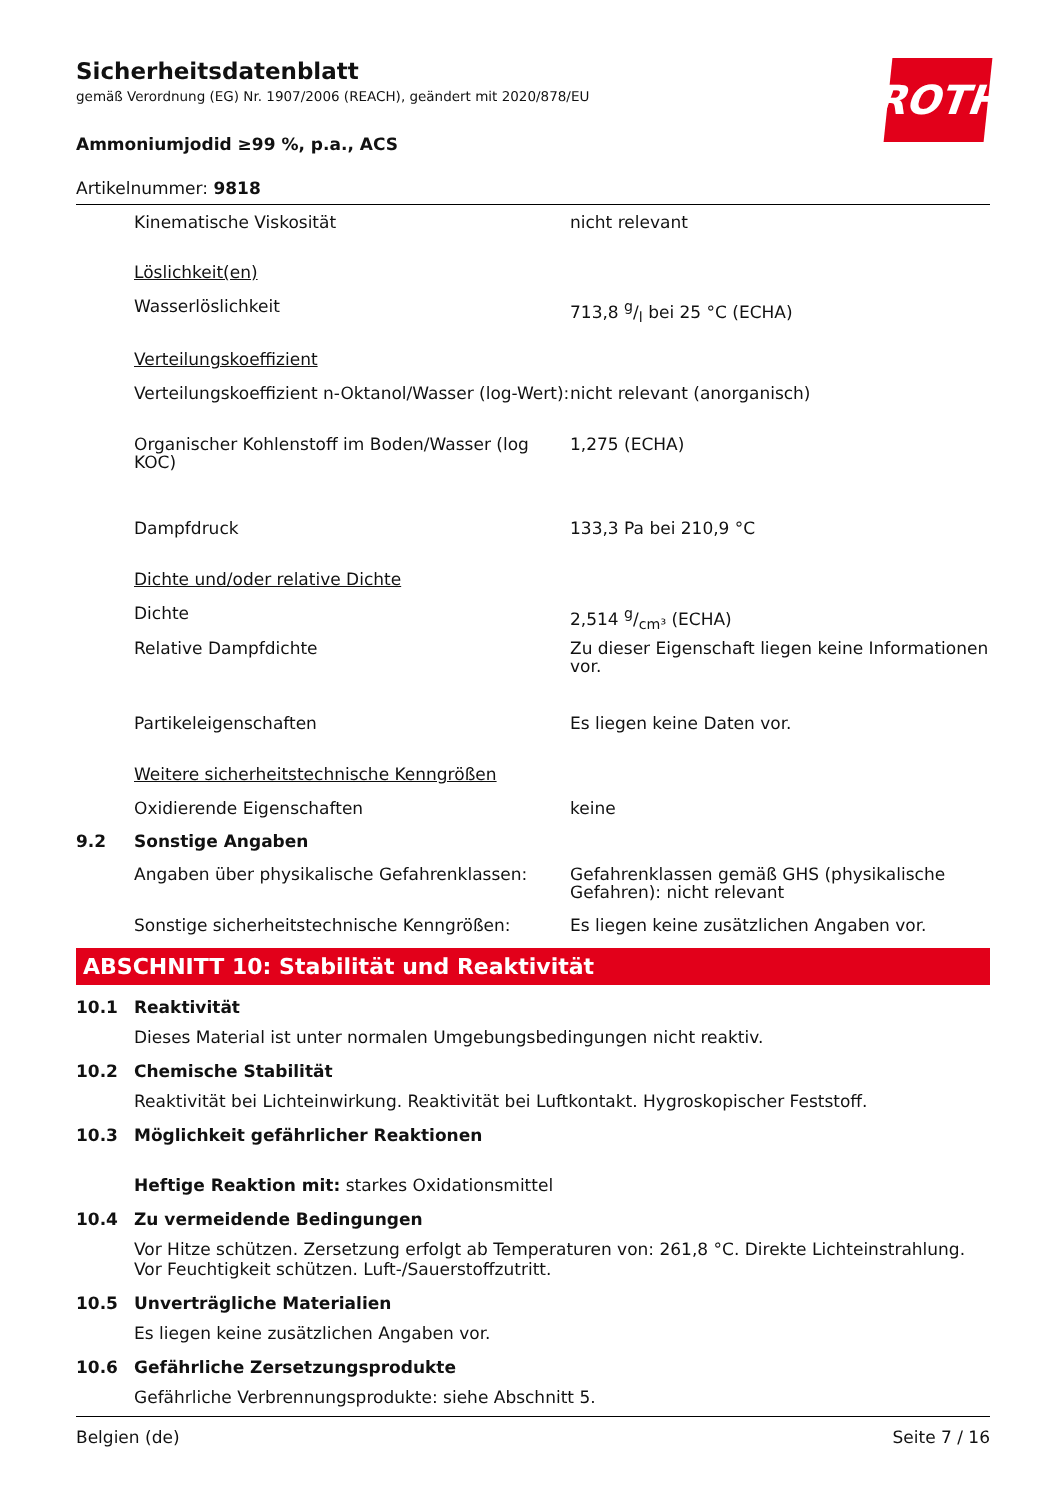Sicherheitsdatenblatt
gemäß Verordnung (EG) Nr. 1907/2006 (REACH), geändert mit 2020/878/EU
ROTH
Ammoniumjodid ≥99 %, p.a., ACS
Artikelnummer: 9818
| | Kinematische Viskosität | nicht relevant |
| | Löslichkeit(en) | |
| | Wasserlöslichkeit | 713,8 g/l bei 25 °C (ECHA) |
| | Verteilungskoeffizient | |
| | Verteilungskoeffizient n-Oktanol/Wasser (log-Wert): | nicht relevant (anorganisch) |
| | Organischer Kohlenstoff im Boden/Wasser (log KOC) | 1,275 (ECHA) |
| | Dampfdruck | 133,3 Pa bei 210,9 °C |
| | Dichte und/oder relative Dichte | |
| | Dichte | 2,514 g/cm³ (ECHA) |
| | Relative Dampfdichte | Zu dieser Eigenschaft liegen keine Informationen vor. |
| | Partikeleigenschaften | Es liegen keine Daten vor. |
| | Weitere sicherheitstechnische Kenngrößen | |
| | Oxidierende Eigenschaften | keine |
| 9.2 | Sonstige Angaben | |
| | Angaben über physikalische Gefahrenklassen: | Gefahrenklassen gemäß GHS (physikalische Gefahren): nicht relevant |
| | Sonstige sicherheitstechnische Kenngrößen: | Es liegen keine zusätzlichen Angaben vor. |
ABSCHNITT 10: Stabilität und Reaktivität
10.1 Reaktivität
Dieses Material ist unter normalen Umgebungsbedingungen nicht reaktiv.
10.2 Chemische Stabilität
Reaktivität bei Lichteinwirkung. Reaktivität bei Luftkontakt. Hygroskopischer Feststoff.
10.3 Möglichkeit gefährlicher Reaktionen
Heftige Reaktion mit: starkes Oxidationsmittel
10.4 Zu vermeidende Bedingungen
Vor Hitze schützen. Zersetzung erfolgt ab Temperaturen von: 261,8 °C. Direkte Lichteinstrahlung. Vor Feuchtigkeit schützen. Luft-/Sauerstoffzutritt.
10.5 Unverträgliche Materialien
Es liegen keine zusätzlichen Angaben vor.
10.6 Gefährliche Zersetzungsprodukte
Gefährliche Verbrennungsprodukte: siehe Abschnitt 5.
Belgien (de) Seite 7 / 16